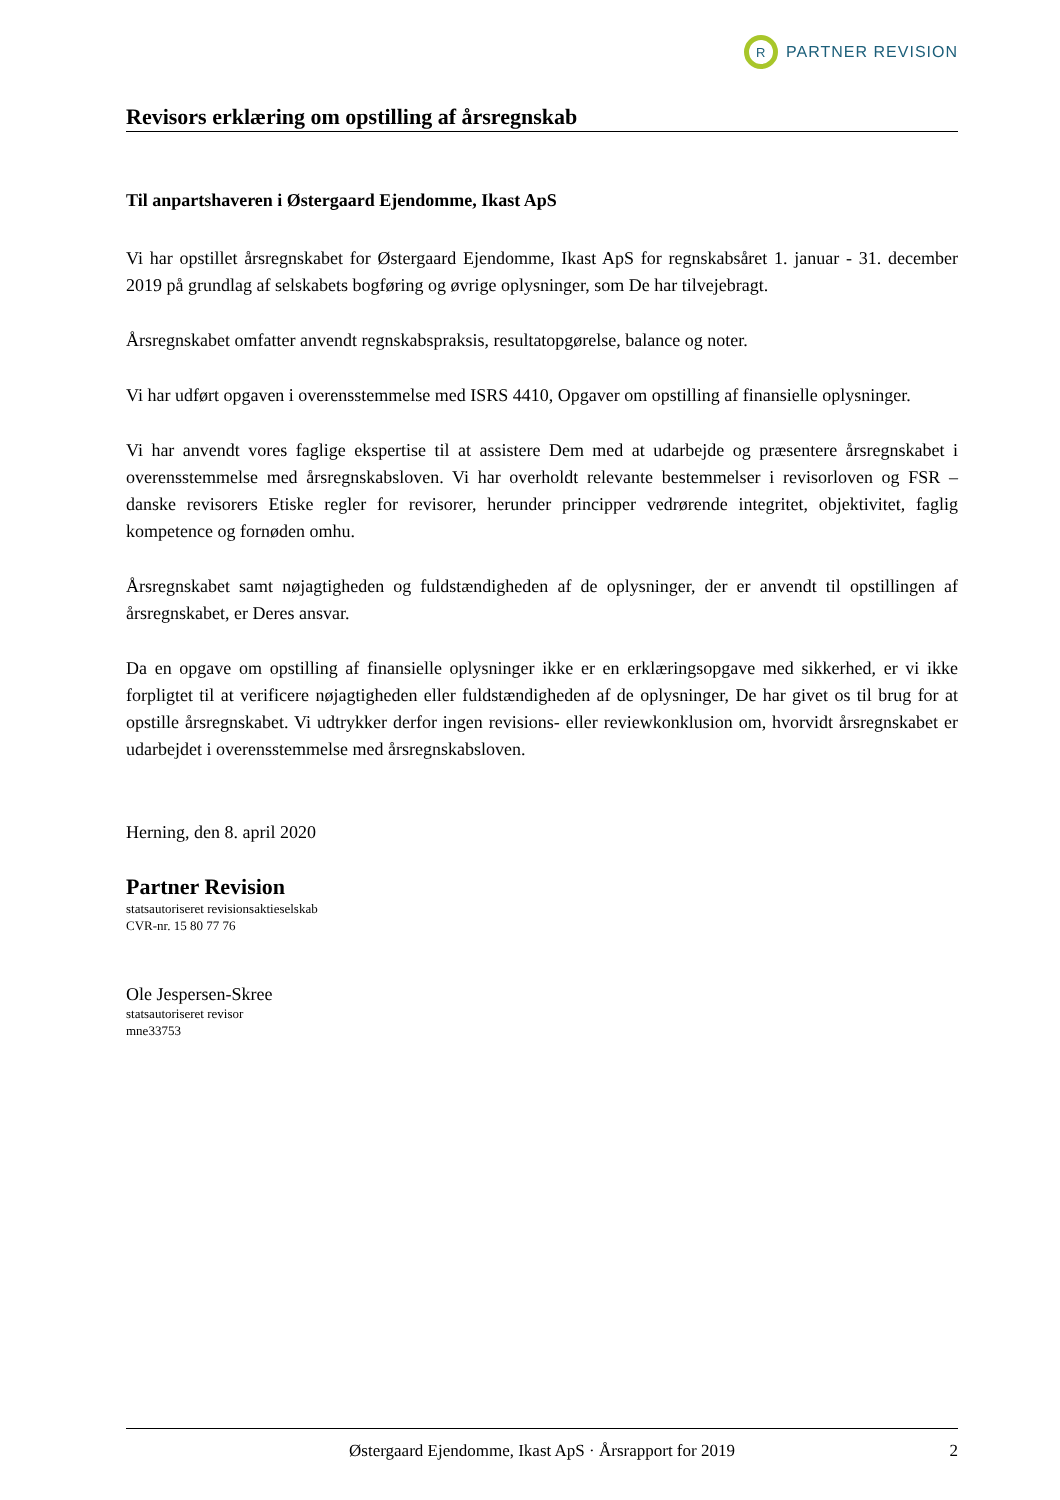R PARTNER REVISION
Revisors erklæring om opstilling af årsregnskab
Til anpartshaveren i Østergaard Ejendomme, Ikast ApS
Vi har opstillet årsregnskabet for Østergaard Ejendomme, Ikast ApS for regnskabsåret 1. januar - 31. december 2019 på grundlag af selskabets bogføring og øvrige oplysninger, som De har tilvejebragt.
Årsregnskabet omfatter anvendt regnskabspraksis, resultatopgørelse, balance og noter.
Vi har udført opgaven i overensstemmelse med ISRS 4410, Opgaver om opstilling af finansielle oplysninger.
Vi har anvendt vores faglige ekspertise til at assistere Dem med at udarbejde og præsentere årsregnskabet i overensstemmelse med årsregnskabsloven. Vi har overholdt relevante bestemmelser i revisorloven og FSR – danske revisorers Etiske regler for revisorer, herunder principper vedrørende integritet, objektivitet, faglig kompetence og fornøden omhu.
Årsregnskabet samt nøjagtigheden og fuldstændigheden af de oplysninger, der er anvendt til opstillingen af årsregnskabet, er Deres ansvar.
Da en opgave om opstilling af finansielle oplysninger ikke er en erklæringsopgave med sikkerhed, er vi ikke forpligtet til at verificere nøjagtigheden eller fuldstændigheden af de oplysninger, De har givet os til brug for at opstille årsregnskabet. Vi udtrykker derfor ingen revisions- eller reviewkonklusion om, hvorvidt årsregnskabet er udarbejdet i overensstemmelse med årsregnskabsloven.
Herning, den 8. april 2020
Partner Revision
statsautoriseret revisionsaktieselskab
CVR-nr. 15 80 77 76
Ole Jespersen-Skree
statsautoriseret revisor
mne33753
Østergaard Ejendomme, Ikast ApS · Årsrapport for 2019 2